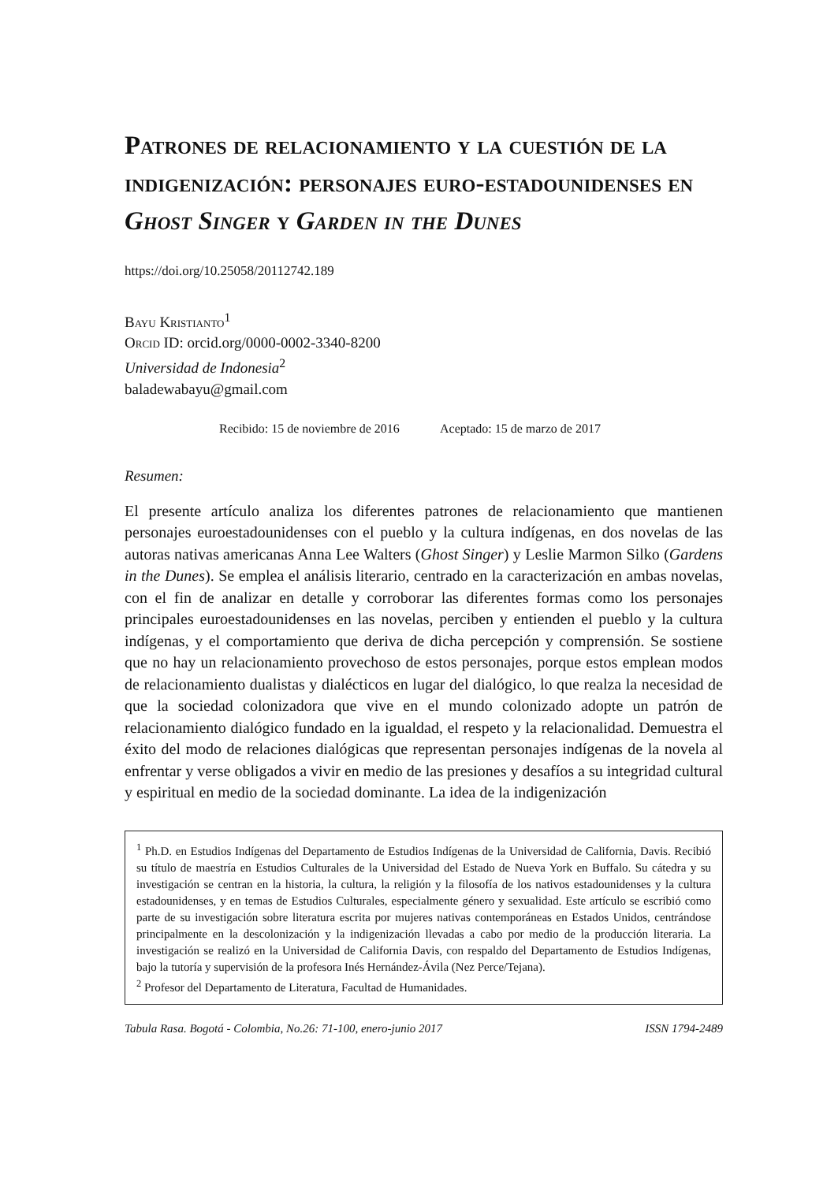Patrones de relacionamiento y la cuestión de la indigenización: personajes euro-estadounidenses en Ghost Singer y Garden in the Dunes
https://doi.org/10.25058/20112742.189
Bayu Kristianto<sup>1</sup>
Orcid ID: orcid.org/0000-0002-3340-8200
Universidad de Indonesia<sup>2</sup>
baladewabayu@gmail.com
Recibido: 15 de noviembre de 2016 Aceptado: 15 de marzo de 2017
Resumen:
El presente artículo analiza los diferentes patrones de relacionamiento que mantienen personajes euroestadounidenses con el pueblo y la cultura indígenas, en dos novelas de las autoras nativas americanas Anna Lee Walters (Ghost Singer) y Leslie Marmon Silko (Gardens in the Dunes). Se emplea el análisis literario, centrado en la caracterización en ambas novelas, con el fin de analizar en detalle y corroborar las diferentes formas como los personajes principales euroestadounidenses en las novelas, perciben y entienden el pueblo y la cultura indígenas, y el comportamiento que deriva de dicha percepción y comprensión. Se sostiene que no hay un relacionamiento provechoso de estos personajes, porque estos emplean modos de relacionamiento dualistas y dialécticos en lugar del dialógico, lo que realza la necesidad de que la sociedad colonizadora que vive en el mundo colonizado adopte un patrón de relacionamiento dialógico fundado en la igualdad, el respeto y la relacionalidad. Demuestra el éxito del modo de relaciones dialógicas que representan personajes indígenas de la novela al enfrentar y verse obligados a vivir en medio de las presiones y desafíos a su integridad cultural y espiritual en medio de la sociedad dominante. La idea de la indigenización
<sup>1</sup> Ph.D. en Estudios Indígenas del Departamento de Estudios Indígenas de la Universidad de California, Davis. Recibió su título de maestría en Estudios Culturales de la Universidad del Estado de Nueva York en Buffalo. Su cátedra y su investigación se centran en la historia, la cultura, la religión y la filosofía de los nativos estadounidenses y la cultura estadounidenses, y en temas de Estudios Culturales, especialmente género y sexualidad. Este artículo se escribió como parte de su investigación sobre literatura escrita por mujeres nativas contemporáneas en Estados Unidos, centrándose principalmente en la descolonización y la indigenización llevadas a cabo por medio de la producción literaria. La investigación se realizó en la Universidad de California Davis, con respaldo del Departamento de Estudios Indígenas, bajo la tutoría y supervisión de la profesora Inés Hernández-Ávila (Nez Perce/Tejana).
<sup>2</sup> Profesor del Departamento de Literatura, Facultad de Humanidades.
Tabula Rasa. Bogotá - Colombia, No.26: 71-100, enero-junio 2017 ISSN 1794-2489